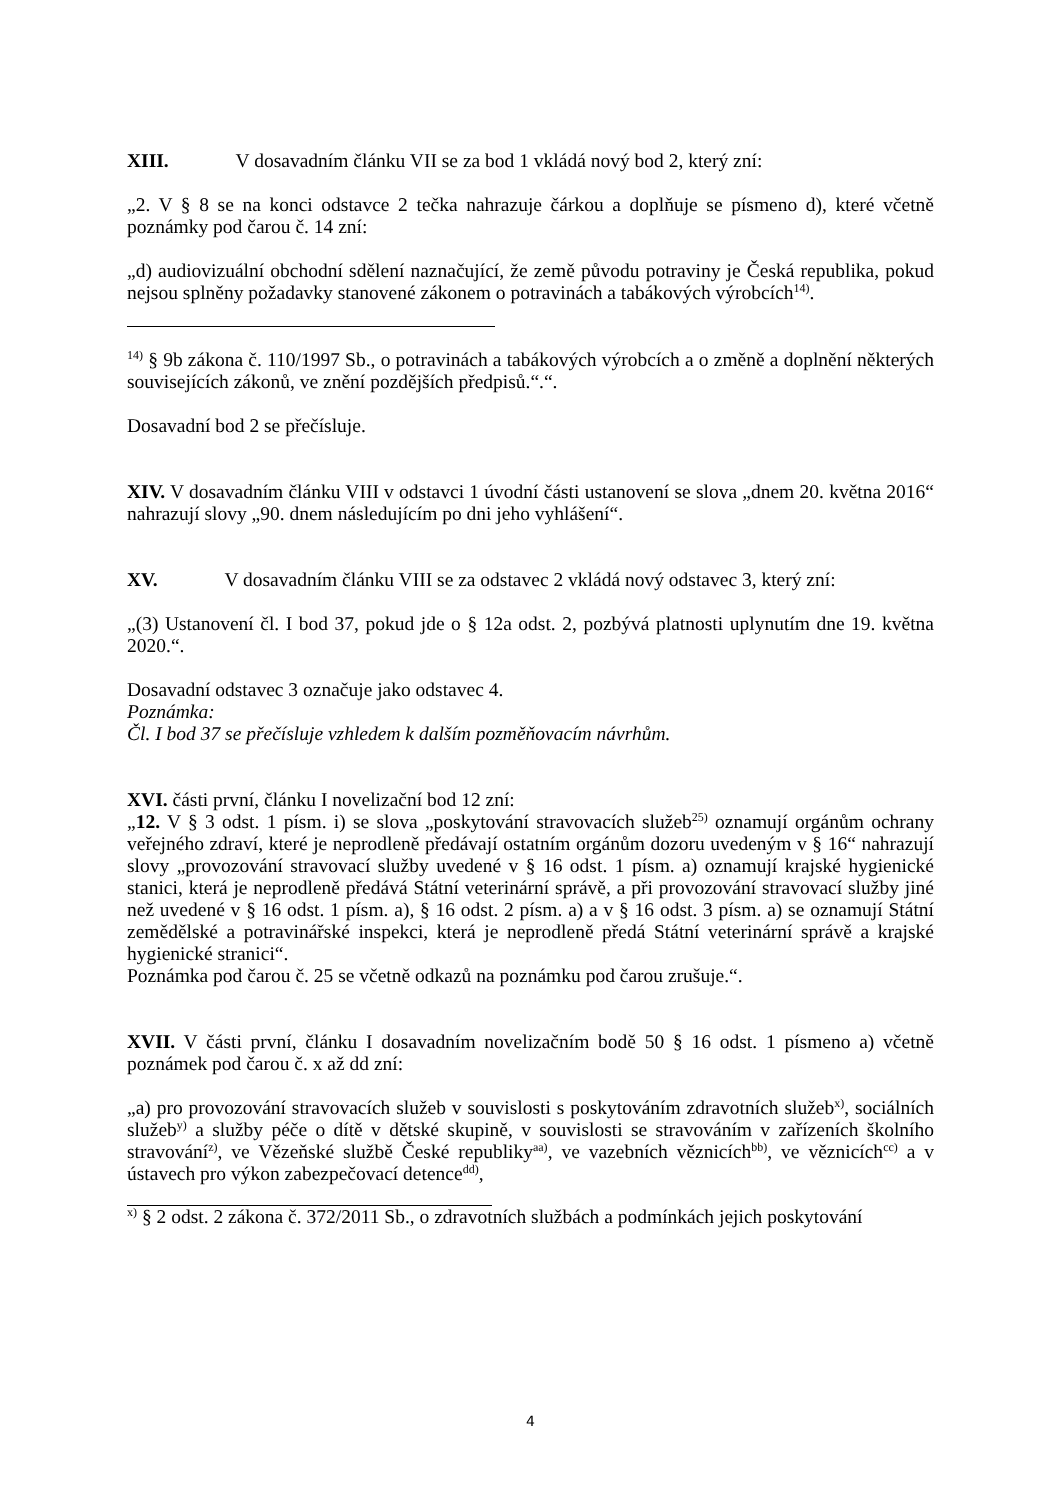XIII. V dosavadním článku VII se za bod 1 vkládá nový bod 2, který zní:
„2. V § 8 se na konci odstavce 2 tečka nahrazuje čárkou a doplňuje se písmeno d), které včetně poznámky pod čarou č. 14 zní:
„d) audiovizuální obchodní sdělení naznačující, že země původu potraviny je Česká republika, pokud nejsou splněny požadavky stanovené zákonem o potravinách a tabákových výrobcích<sup>14)</sup>.
<sup>14)</sup> § 9b zákona č. 110/1997 Sb., o potravinách a tabákových výrobcích a o změně a doplnění některých souvisejících zákonů, ve znění pozdějších předpisů.“.“.
Dosavadní bod 2 se přečísluje.
XIV. V dosavadním článku VIII v odstavci 1 úvodní části ustanovení se slova „dnem 20. května 2016“ nahrazují slovy „90. dnem následujícím po dni jeho vyhlášení“.
XV. V dosavadním článku VIII se za odstavec 2 vkládá nový odstavec 3, který zní:
„(3) Ustanovení čl. I bod 37, pokud jde o § 12a odst. 2, pozbývá platnosti uplynutím dne 19. května 2020.“.
Dosavadní odstavec 3 označuje jako odstavec 4.
Poznámka:
Čl. I bod 37 se přečísluje vzhledem k dalším pozměňovacím návrhům.
XVI. části první, článku I novelizační bod 12 zní:
„12. V § 3 odst. 1 písm. i) se slova „poskytování stravovacích služeb<sup>25)</sup> oznamují orgánům ochrany veřejného zdraví, které je neprodleně předávají ostatním orgánům dozoru uvedeným v § 16“ nahrazují slovy „provozování stravovací služby uvedené v § 16 odst. 1 písm. a) oznamují krajské hygienické stanici, která je neprodleně předává Státní veterinární správě, a při provozování stravovací služby jiné než uvedené v § 16 odst. 1 písm. a), § 16 odst. 2 písm. a) a v § 16 odst. 3 písm. a) se oznamují Státní zemědělské a potravinářské inspekci, která je neprodleně předá Státní veterinární správě a krajské hygienické stranici“.
Poznámka pod čarou č. 25 se včetně odkazů na poznámku pod čarou zrušuje.“.
XVII. V části první, článku I dosavadním novelizačním bodě 50 § 16 odst. 1 písmeno a) včetně poznámek pod čarou č. x až dd zní:
„a) pro provozování stravovacích služeb v souvislosti s poskytováním zdravotních služeb<sup>x)</sup>, sociálních služeb<sup>y)</sup> a služby péče o dítě v dětské skupině, v souvislosti se stravováním v zařízeních školního stravování<sup>z)</sup>, ve Vězeňské službě České republiky<sup>aa)</sup>, ve vazebních věznicích<sup>bb)</sup>, ve věznicích<sup>cc)</sup> a v ústavech pro výkon zabezpečovací detence<sup>dd)</sup>,
<sup>x)</sup> § 2 odst. 2 zákona č. 372/2011 Sb., o zdravotních službách a podmínkách jejich poskytování
4